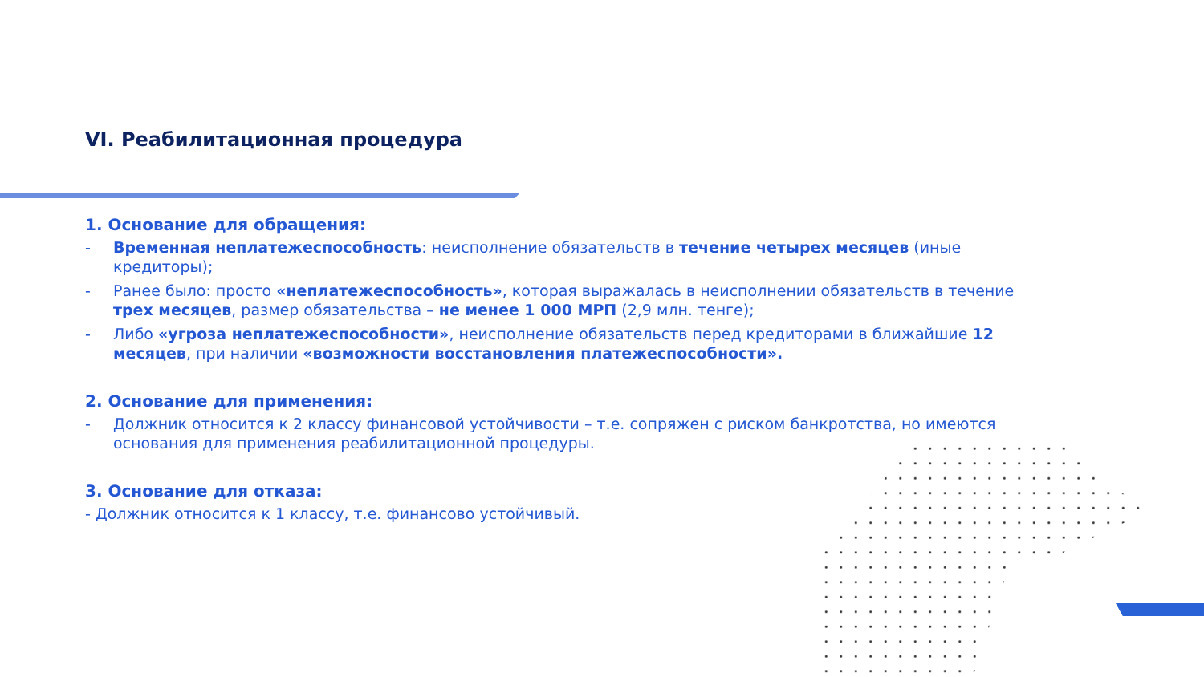VI. Реабилитационная процедура
1. Основание для обращения:
- Временная неплатежеспособность: неисполнение обязательств в течение четырех месяцев (иные кредиторы);
- Ранее было: просто «неплатежеспособность», которая выражалась в неисполнении обязательств в течение трех месяцев, размер обязательства – не менее 1 000 МРП (2,9 млн. тенге);
- Либо «угроза неплатежеспособности», неисполнение обязательств перед кредиторами в ближайшие 12 месяцев, при наличии «возможности восстановления платежеспособности».
2. Основание для применения:
- Должник относится к 2 классу финансовой устойчивости – т.е. сопряжен с риском банкротства, но имеются основания для применения реабилитационной процедуры.
3. Основание для отказа:
- Должник относится к 1 классу, т.е. финансово устойчивый.